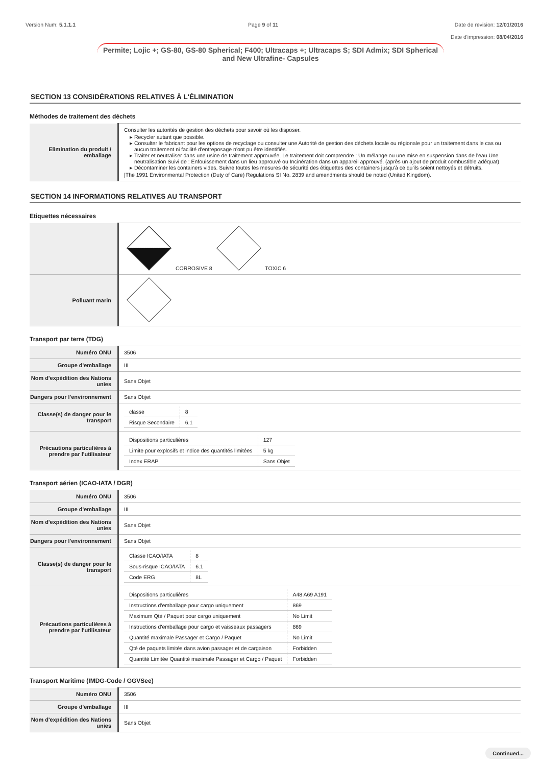Version Num: 5.1.1.1 Page 9 of 11 Date de revision: 12/01/2016
Date d'impression: 08/04/2016
Permite; Lojic +; GS-80, GS-80 Spherical; F400; Ultracaps +; Ultracaps S; SDI Admix; SDI Spherical and New Ultrafine- Capsules
SECTION 13 CONSIDÉRATIONS RELATIVES À L'ÉLIMINATION
Méthodes de traitement des déchets
| Elimination du produit / emballage | Consulter les autorités de gestion des déchets pour savoir où les disposer. Recycler autant que possible. Consulter le fabricant pour les options de recyclage ou consulter une Autorité de gestion des déchets locale ou régionale pour un traitement dans le cas ou aucun traitement ni facilité d'entreposage n'ont pu être identifiés. Traiter et neutraliser dans une usine de traitement approuvée. Le traitement doit comprendre : Un mélange ou une mise en suspension dans de l'eau Une neutralisation Suivi de : Enfouissement dans un lieu approuvé ou Incinération dans un appareil approuvé. (après un ajout de produit combustible adéquat) Décontaminer les containers vides. Suivre toutes les mesures de sécurité des étiquettes des containers jusqu'à ce qu'ils soient nettoyés et détruits. /The 1991 Environmental Protection (Duty of Care) Regulations SI No. 2839 and amendments should be noted (United Kingdom). |
SECTION 14 INFORMATIONS RELATIVES AU TRANSPORT
Etiquettes nécessaires
| | CORROSIVE 8 TOXIC 6 |
| Polluant marin | |
Transport par terre (TDG)
| Numéro ONU | 3506 |
| Groupe d'emballage | III |
| Nom d'expédition des Nations unies | Sans Objet |
| Dangers pour l'environnement | Sans Objet |
| Classe(s) de danger pour le transport | / classe / 8 / / Risque Secondaire / 6.1 / |
| Précautions particulières à prendre par l'utilisateur | / Dispositions particulières / 127 / / Limite pour explosifs et indice des quantités limitées / 5 kg / / Index ERAP / Sans Objet / |
Transport aérien (ICAO-IATA / DGR)
| Numéro ONU | 3506 |
| Groupe d'emballage | III |
| Nom d'expédition des Nations unies | Sans Objet |
| Dangers pour l'environnement | Sans Objet |
| Classe(s) de danger pour le transport | / Classe ICAO/IATA / 8 / / Sous-risque ICAO/IATA / 6.1 / / Code ERG / 8L / |
| Précautions particulières à prendre par l'utilisateur | / Dispositions particulières / A48 A69 A191 / / Instructions d'emballage pour cargo uniquement / 869 / / Maximum Qté / Paquet pour cargo uniquement / No Limit / / Instructions d'emballage pour cargo et vaisseaux passagers / 869 / / Quantité maximale Passager et Cargo / Paquet / No Limit / / Qté de paquets limités dans avion passager et de cargaison / Forbidden / / Quantité Limitée Quantité maximale Passager et Cargo / Paquet / Forbidden / |
Transport Maritime (IMDG-Code / GGVSee)
| Numéro ONU | 3506 |
| Groupe d'emballage | III |
| Nom d'expédition des Nations unies | Sans Objet |
Continued...